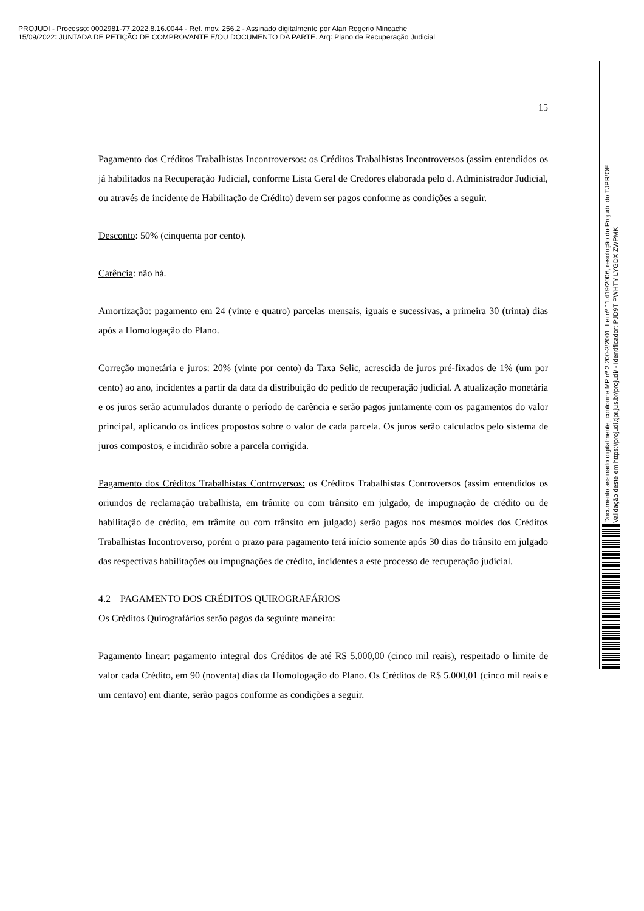PROJUDI - Processo: 0002981-77.2022.8.16.0044 - Ref. mov. 256.2 - Assinado digitalmente por Alan Rogerio Mincache
15/09/2022: JUNTADA DE PETIÇÃO DE COMPROVANTE E/OU DOCUMENTO DA PARTE. Arq: Plano de Recuperação Judicial
15
Pagamento dos Créditos Trabalhistas Incontroversos: os Créditos Trabalhistas Incontroversos (assim entendidos os já habilitados na Recuperação Judicial, conforme Lista Geral de Credores elaborada pelo d. Administrador Judicial, ou através de incidente de Habilitação de Crédito) devem ser pagos conforme as condições a seguir.
Desconto: 50% (cinquenta por cento).
Carência: não há.
Amortização: pagamento em 24 (vinte e quatro) parcelas mensais, iguais e sucessivas, a primeira 30 (trinta) dias após a Homologação do Plano.
Correção monetária e juros: 20% (vinte por cento) da Taxa Selic, acrescida de juros pré-fixados de 1% (um por cento) ao ano, incidentes a partir da data da distribuição do pedido de recuperação judicial. A atualização monetária e os juros serão acumulados durante o período de carência e serão pagos juntamente com os pagamentos do valor principal, aplicando os índices propostos sobre o valor de cada parcela. Os juros serão calculados pelo sistema de juros compostos, e incidirão sobre a parcela corrigida.
Pagamento dos Créditos Trabalhistas Controversos: os Créditos Trabalhistas Controversos (assim entendidos os oriundos de reclamação trabalhista, em trâmite ou com trânsito em julgado, de impugnação de crédito ou de habilitação de crédito, em trâmite ou com trânsito em julgado) serão pagos nos mesmos moldes dos Créditos Trabalhistas Incontroverso, porém o prazo para pagamento terá início somente após 30 dias do trânsito em julgado das respectivas habilitações ou impugnações de crédito, incidentes a este processo de recuperação judicial.
4.2 PAGAMENTO DOS CRÉDITOS QUIROGRAFÁRIOS
Os Créditos Quirografários serão pagos da seguinte maneira:
Pagamento linear: pagamento integral dos Créditos de até R$ 5.000,00 (cinco mil reais), respeitado o limite de valor cada Crédito, em 90 (noventa) dias da Homologação do Plano. Os Créditos de R$ 5.000,01 (cinco mil reais e um centavo) em diante, serão pagos conforme as condições a seguir.
Documento assinado digitalmente, conforme MP nº 2.200-2/2001, Lei nº 11.419/2006, resolução do Projudi, do TJPR/OE
Validação deste em https://projudi.tjpr.jus.br/projudi/ - Identificador: PJD9T PWHTY LYGDX ZWPMK